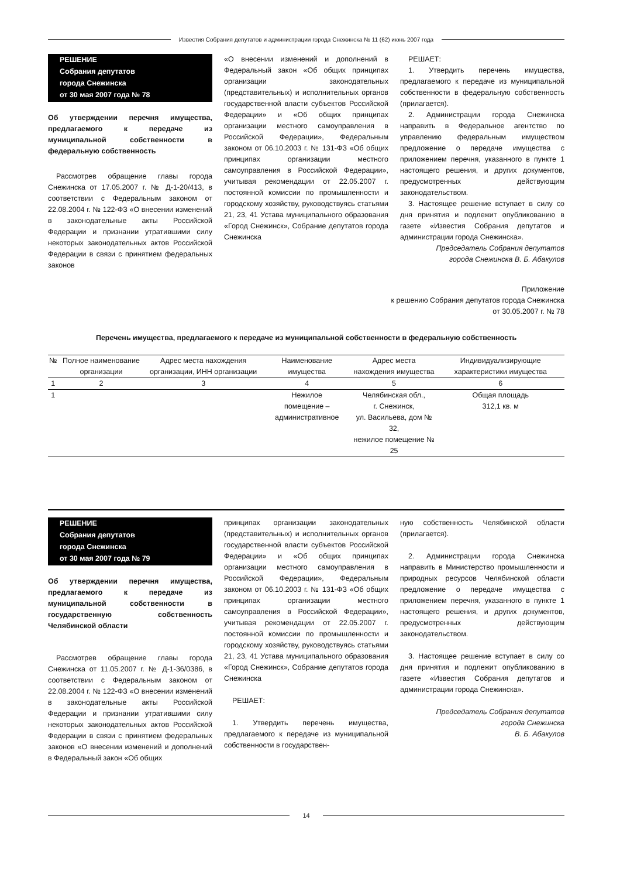Известия Собрания депутатов и администрации города Снежинска № 11 (62) июнь 2007 года
РЕШЕНИЕ
Собрания депутатов
города Снежинска
от 30 мая 2007 года № 78
Об утверждении перечня имущества, предлагаемого к передаче из муниципальной собственности в федеральную собственность
Рассмотрев обращение главы города Снежинска от 17.05.2007 г. № Д-1-20/413, в соответствии с Федеральным законом от 22.08.2004 г. № 122-ФЗ «О внесении изменений в законодательные акты Российской Федерации и признании утратившими силу некоторых законодательных актов Российской Федерации в связи с принятием федеральных законов
«О внесении изменений и дополнений в Федеральный закон «Об общих принципах организации законодательных (представительных) и исполнительных органов государственной власти субъектов Российской Федерации» и «Об общих принципах организации местного самоуправления в Российской Федерации», Федеральным законом от 06.10.2003 г. № 131-ФЗ «Об общих принципах организации местного самоуправления в Российской Федерации», учитывая рекомендации от 22.05.2007 г. постоянной комиссии по промышленности и городскому хозяйству, руководствуясь статьями 21, 23, 41 Устава муниципального образования «Город Снежинск», Собрание депутатов города Снежинска
РЕШАЕТ:
1. Утвердить перечень имущества, предлагаемого к передаче из муниципальной собственности в федеральную собственность (прилагается).
2. Администрации города Снежинска направить в Федеральное агентство по управлению федеральным имуществом предложение о передаче имущества с приложением перечня, указанного в пункте 1 настоящего решения, и других документов, предусмотренных действующим законодательством.
3. Настоящее решение вступает в силу со дня принятия и подлежит опубликованию в газете «Известия Собрания депутатов и администрации города Снежинска».
Председатель Собрания депутатов
города Снежинска В. Б. Абакулов
Приложение
к решению Собрания депутатов города Снежинска
от 30.05.2007 г. № 78
Перечень имущества, предлагаемого к передаче из муниципальной собственности в федеральную собственность
| № | Полное наименование организации | Адрес места нахождения организации, ИНН организации | Наименование имущества | Адрес места нахождения имущества | Индивидуализирующие характеристики имущества |
| --- | --- | --- | --- | --- | --- |
| 1 | 2 | 3 | 4 | 5 | 6 |
| 1 | | | Нежилое помещение – административное | Челябинская обл., г. Снежинск, ул. Васильева, дом № 32, нежилое помещение № 25 | Общая площадь 312,1 кв. м |
РЕШЕНИЕ
Собрания депутатов
города Снежинска
от 30 мая 2007 года № 79
Об утверждении перечня имущества, предлагаемого к передаче из муниципальной собственности в государственную собственность Челябинской области
Рассмотрев обращение главы города Снежинска от 11.05.2007 г. № Д-1-36/0386, в соответствии с Федеральным законом от 22.08.2004 г. № 122-ФЗ «О внесении изменений в законодательные акты Российской Федерации и признании утратившими силу некоторых законодательных актов Российской Федерации в связи с принятием федеральных законов «О внесении изменений и дополнений в Федеральный закон «Об общих
принципах организации законодательных (представительных) и исполнительных органов государственной власти субъектов Российской Федерации» и «Об общих принципах организации местного самоуправления в Российской Федерации», Федеральным законом от 06.10.2003 г. № 131-ФЗ «Об общих принципах организации местного самоуправления в Российской Федерации», учитывая рекомендации от 22.05.2007 г. постоянной комиссии по промышленности и городскому хозяйству, руководствуясь статьями 21, 23, 41 Устава муниципального образования «Город Снежинск», Собрание депутатов города Снежинска
РЕШАЕТ:
1. Утвердить перечень имущества, предлагаемого к передаче из муниципальной собственности в государствен-
ную собственность Челябинской области (прилагается).
2. Администрации города Снежинска направить в Министерство промышленности и природных ресурсов Челябинской области предложение о передаче имущества с приложением перечня, указанного в пункте 1 настоящего решения, и других документов, предусмотренных действующим законодательством.
3. Настоящее решение вступает в силу со дня принятия и подлежит опубликованию в газете «Известия Собрания депутатов и администрации города Снежинска».
Председатель Собрания депутатов
города Снежинска
В. Б. Абакулов
14